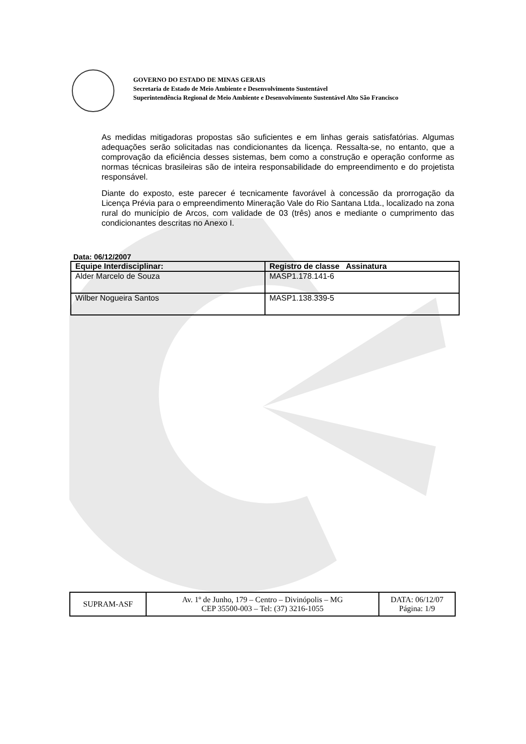GOVERNO DO ESTADO DE MINAS GERAIS
Secretaria de Estado de Meio Ambiente e Desenvolvimento Sustentável
Superintendência Regional de Meio Ambiente e Desenvolvimento Sustentável Alto São Francisco
As medidas mitigadoras propostas são suficientes e em linhas gerais satisfatórias. Algumas adequações serão solicitadas nas condicionantes da licença. Ressalta-se, no entanto, que a comprovação da eficiência desses sistemas, bem como a construção e operação conforme as normas técnicas brasileiras são de inteira responsabilidade do empreendimento e do projetista responsável.
Diante do exposto, este parecer é tecnicamente favorável à concessão da prorrogação da Licença Prévia para o empreendimento Mineração Vale do Rio Santana Ltda., localizado na zona rural do município de Arcos, com validade de 03 (três) anos e mediante o cumprimento das condicionantes descritas no Anexo I.
Data: 06/12/2007
| Equipe Interdisciplinar: | Registro de classe Assinatura |
| --- | --- |
| Alder Marcelo de Souza | MASP1.178.141-6 |
| Wilber Nogueira Santos | MASP1.138.339-5 |
| SUPRAM-ASF | Av. 1º de Junho, 179 – Centro – Divinópolis – MG CEP 35500-003 – Tel: (37) 3216-1055 | DATA: 06/12/07 Página: 1/9 |